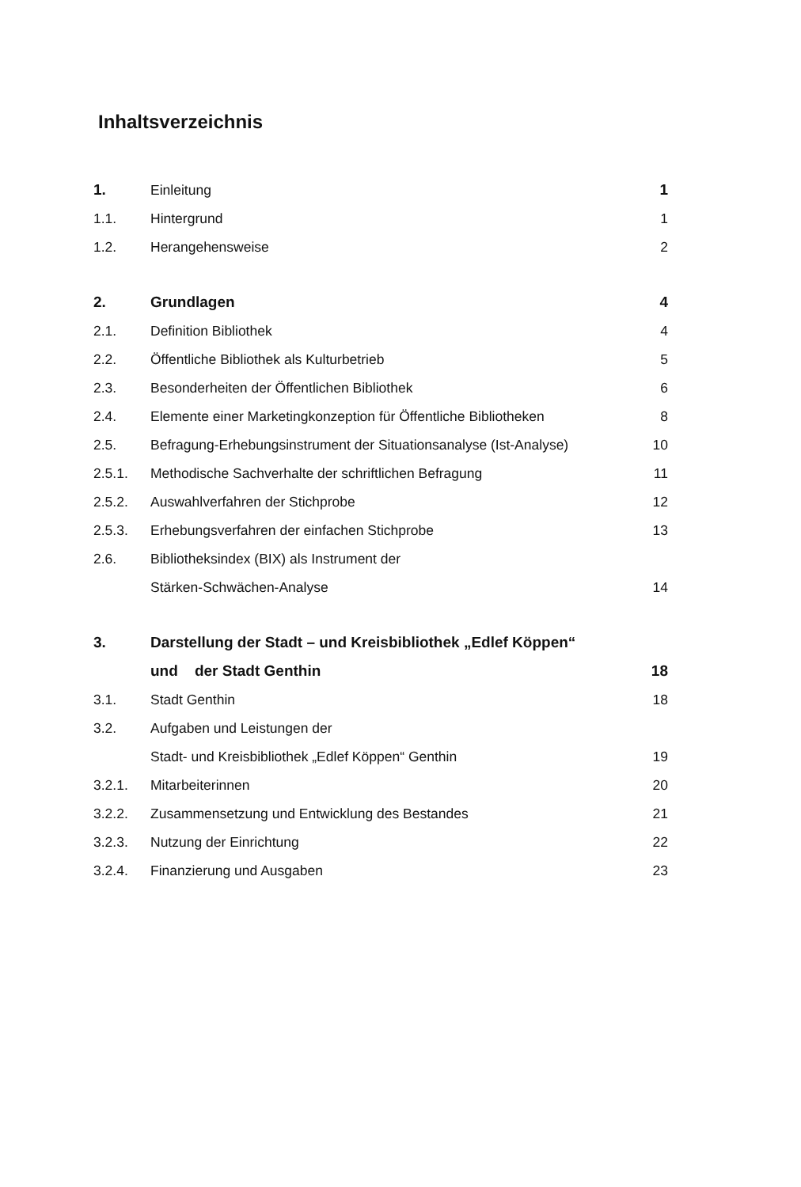Inhaltsverzeichnis
| 1. | Einleitung | 1 |
| 1.1. | Hintergrund | 1 |
| 1.2. | Herangehensweise | 2 |
| 2. | Grundlagen | 4 |
| 2.1. | Definition Bibliothek | 4 |
| 2.2. | Öffentliche Bibliothek als Kulturbetrieb | 5 |
| 2.3. | Besonderheiten der Öffentlichen Bibliothek | 6 |
| 2.4. | Elemente einer Marketingkonzeption für Öffentliche Bibliotheken | 8 |
| 2.5. | Befragung-Erhebungsinstrument der Situationsanalyse (Ist-Analyse) | 10 |
| 2.5.1. | Methodische Sachverhalte der schriftlichen Befragung | 11 |
| 2.5.2. | Auswahlverfahren der Stichprobe | 12 |
| 2.5.3. | Erhebungsverfahren der einfachen Stichprobe | 13 |
| 2.6. | Bibliotheksindex (BIX) als Instrument der | |
| | Stärken-Schwächen-Analyse | 14 |
| 3. | Darstellung der Stadt – und Kreisbibliothek „Edlef Köppen“ | |
| | und der Stadt Genthin | 18 |
| 3.1. | Stadt Genthin | 18 |
| 3.2. | Aufgaben und Leistungen der | |
| | Stadt- und Kreisbibliothek „Edlef Köppen“ Genthin | 19 |
| 3.2.1. | Mitarbeiterinnen | 20 |
| 3.2.2. | Zusammensetzung und Entwicklung des Bestandes | 21 |
| 3.2.3. | Nutzung der Einrichtung | 22 |
| 3.2.4. | Finanzierung und Ausgaben | 23 |